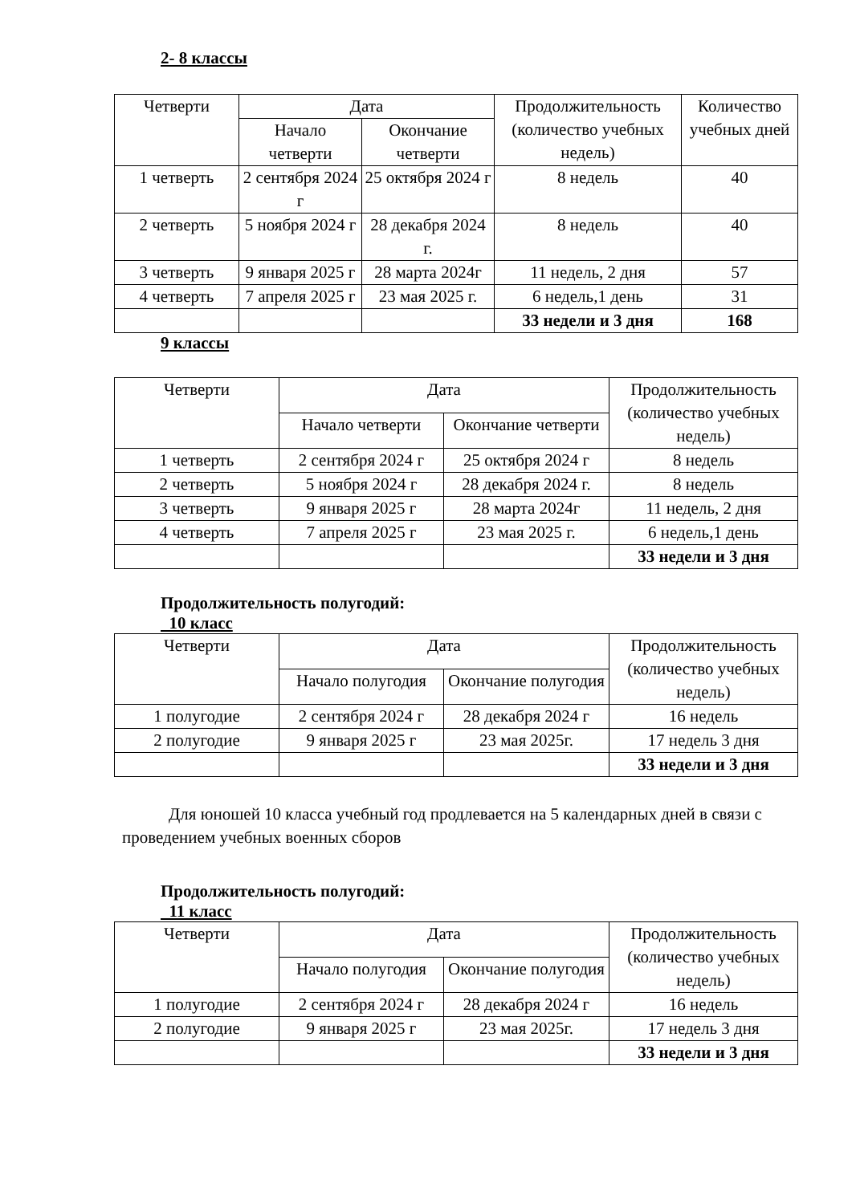2- 8 классы
| Четверти | Дата | | Продолжительность (количество учебных недель) | Количество учебных дней |
| --- | --- | --- | --- | --- |
| | Начало четверти | Окончание четверти | | |
| 1 четверть | 2 сентября 2024 г | 25 октября 2024 г | 8 недель | 40 |
| 2 четверть | 5 ноября 2024 г | 28 декабря 2024 г. | 8 недель | 40 |
| 3 четверть | 9 января 2025 г | 28 марта 2024г | 11 недель, 2 дня | 57 |
| 4 четверть | 7 апреля 2025 г | 23 мая 2025 г. | 6 недель,1 день | 31 |
| | | | 33 недели и 3 дня | 168 |
9 классы
| Четверти | Дата | | Продолжительность (количество учебных недель) |
| --- | --- | --- | --- |
| | Начало четверти | Окончание четверти | |
| 1 четверть | 2 сентября 2024 г | 25 октября 2024 г | 8 недель |
| 2 четверть | 5 ноября 2024 г | 28 декабря 2024 г. | 8 недель |
| 3 четверть | 9 января 2025 г | 28 марта 2024г | 11 недель, 2 дня |
| 4 четверть | 7 апреля 2025 г | 23 мая 2025 г. | 6 недель,1 день |
| | | | 33 недели и 3 дня |
Продолжительность полугодий:
10 класс
| Четверти | Дата | | Продолжительность (количество учебных недель) |
| --- | --- | --- | --- |
| | Начало полугодия | Окончание полугодия | |
| 1 полугодие | 2 сентября 2024 г | 28 декабря 2024 г | 16 недель |
| 2 полугодие | 9 января 2025 г | 23 мая 2025г. | 17 недель 3 дня |
| | | | 33 недели и 3 дня |
Для юношей 10 класса учебный год продлевается на 5 календарных дней в связи с проведением учебных военных сборов
Продолжительность полугодий:
11 класс
| Четверти | Дата | | Продолжительность (количество учебных недель) |
| --- | --- | --- | --- |
| | Начало полугодия | Окончание полугодия | |
| 1 полугодие | 2 сентября 2024 г | 28 декабря 2024 г | 16 недель |
| 2 полугодие | 9 января 2025 г | 23 мая 2025г. | 17 недель 3 дня |
| | | | 33 недели и 3 дня |